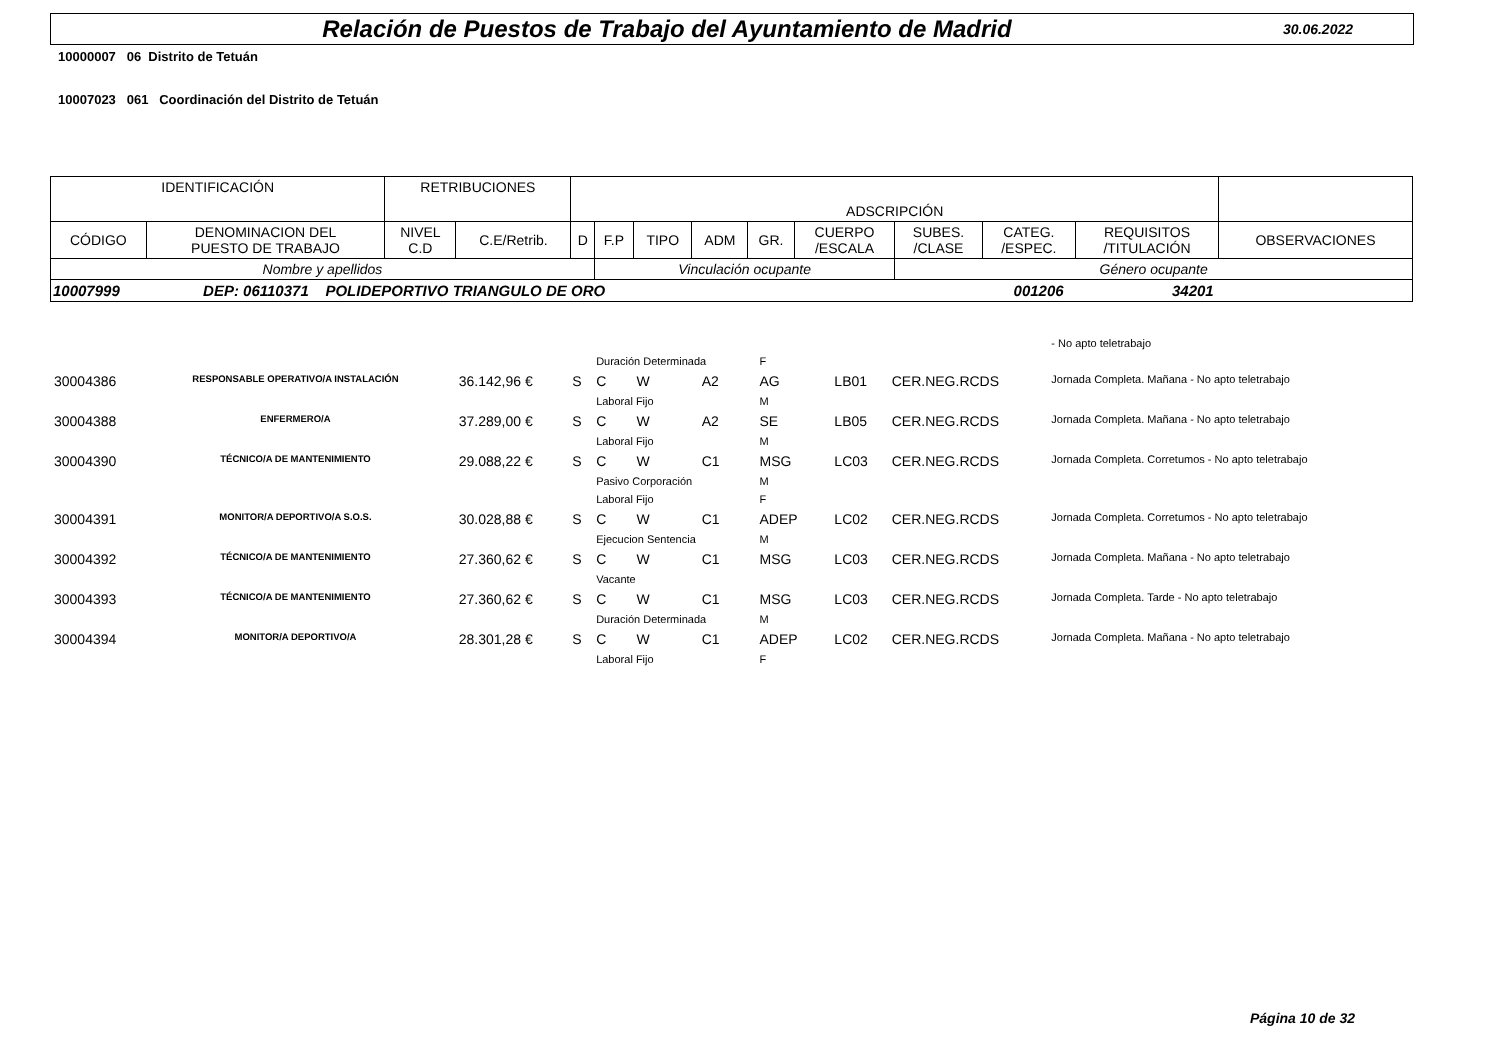Relación de Puestos de Trabajo del Ayuntamiento de Madrid
30.06.2022
10000007 06 Distrito de Tetuán
10007023 061 Coordinación del Distrito de Tetuán
| IDENTIFICACIÓN | | RETRIBUCIONES | | ADSCRIPCIÓN | | | | | | | | | |
| CÓDIGO | DENOMINACION DEL PUESTO DE TRABAJO | NIVEL C.D | C.E/Retrib. | D | F.P | TIPO | ADM | GR. | CUERPO /ESCALA | SUBES. /CLASE | CATEG. /ESPEC. | REQUISITOS /TITULACIÓN | OBSERVACIONES |
| Nombre y apellidos | | | | | Vinculación ocupante | | | | | Género ocupante | | | |
| 10007999 DEP: 06110371 POLIDEPORTIVO TRIANGULO DE ORO 001206 34201 | | | | | | | | | | | | | |
| | | | | | | | | | | | | | - No apto teletrabajo |
| | | | | | Duración Determinada | | | | F | | | | |
| 30004386 | RESPONSABLE OPERATIVO/A INSTALACIÓN | | 36.142,96 € | S | C | W | | A2 | AG | | LB01 | CER.NEG.RCDS | Jornada Completa. Mañana - No apto teletrabajo |
| | | | | | Laboral Fijo | | | | M | | | | |
| 30004388 | ENFERMERO/A | | 37.289,00 € | S | C | W | | A2 | SE | | LB05 | CER.NEG.RCDS | Jornada Completa. Mañana - No apto teletrabajo |
| | | | | | Laboral Fijo | | | | M | | | | |
| 30004390 | TÉCNICO/A DE MANTENIMIENTO | | 29.088,22 € | S | C | W | | C1 | MSG | | LC03 | CER.NEG.RCDS | Jornada Completa. Corretumos - No apto teletrabajo |
| | | | | | Pasivo Corporación | | | | M | | | | |
| | | | | | Laboral Fijo | | | | F | | | | |
| 30004391 | MONITOR/A DEPORTIVO/A S.O.S. | | 30.028,88 € | S | C | W | | C1 | ADEP | | LC02 | CER.NEG.RCDS | Jornada Completa. Corretumos - No apto teletrabajo |
| | | | | | Ejecucion Sentencia | | | | M | | | | |
| 30004392 | TÉCNICO/A DE MANTENIMIENTO | | 27.360,62 € | S | C | W | | C1 | MSG | | LC03 | CER.NEG.RCDS | Jornada Completa. Mañana - No apto teletrabajo |
| | | | | | Vacante | | | | | | | | |
| 30004393 | TÉCNICO/A DE MANTENIMIENTO | | 27.360,62 € | S | C | W | | C1 | MSG | | LC03 | CER.NEG.RCDS | Jornada Completa. Tarde - No apto teletrabajo |
| | | | | | Duración Determinada | | | | M | | | | |
| 30004394 | MONITOR/A DEPORTIVO/A | | 28.301,28 € | S | C | W | | C1 | ADEP | | LC02 | CER.NEG.RCDS | Jornada Completa. Mañana - No apto teletrabajo |
| | | | | | Laboral Fijo | | | | F | | | | |
Página 10 de 32